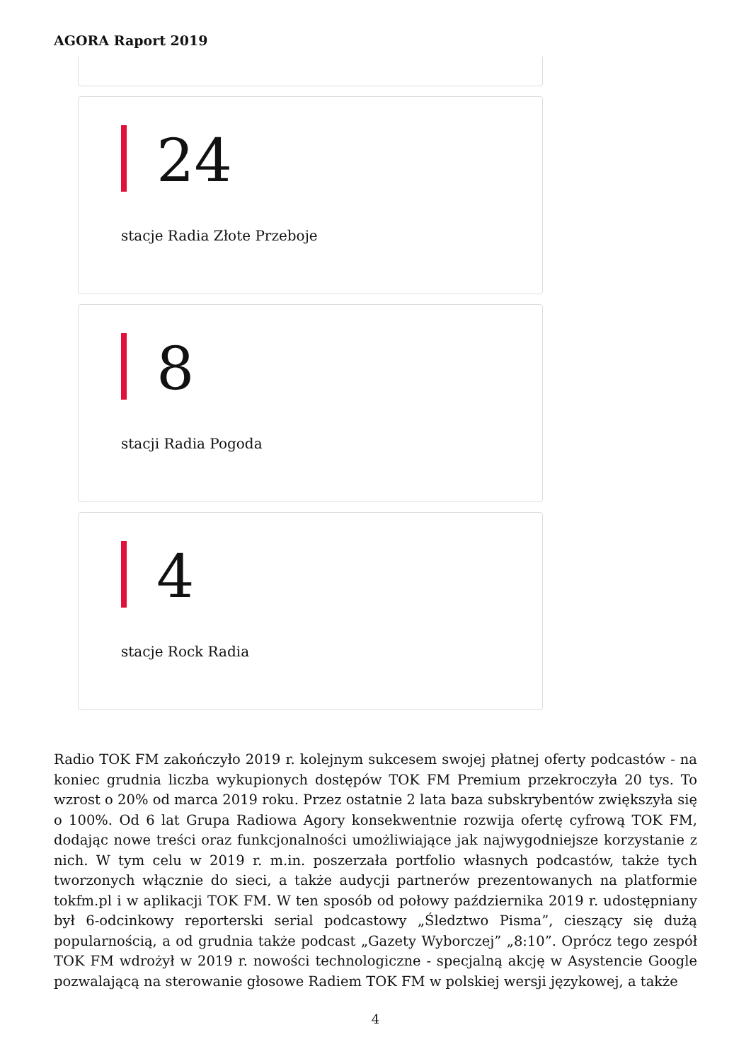AGORA Raport 2019
24
stacje Radia Złote Przeboje
8
stacji Radia Pogoda
4
stacje Rock Radia
Radio TOK FM zakończyło 2019 r. kolejnym sukcesem swojej płatnej oferty podcastów - na koniec grudnia liczba wykupionych dostępów TOK FM Premium przekroczyła 20 tys. To wzrost o 20% od marca 2019 roku. Przez ostatnie 2 lata baza subskrybentów zwiększyła się o 100%. Od 6 lat Grupa Radiowa Agory konsekwentnie rozwija ofertę cyfrową TOK FM, dodając nowe treści oraz funkcjonalności umożliwiające jak najwygodniejsze korzystanie z nich. W tym celu w 2019 r. m.in. poszerzała portfolio własnych podcastów, także tych tworzonych włącznie do sieci, a także audycji partnerów prezentowanych na platformie tokfm.pl i w aplikacji TOK FM. W ten sposób od połowy października 2019 r. udostępniany był 6-odcinkowy reporterski serial podcastowy „Śledztwo Pisma”, cieszący się dużą popularnością, a od grudnia także podcast „Gazety Wyborczej” „8:10”. Oprócz tego zespół TOK FM wdrożył w 2019 r. nowości technologiczne - specjalną akcję w Asystencie Google pozwalającą na sterowanie głosowe Radiem TOK FM w polskiej wersji językowej, a także
4